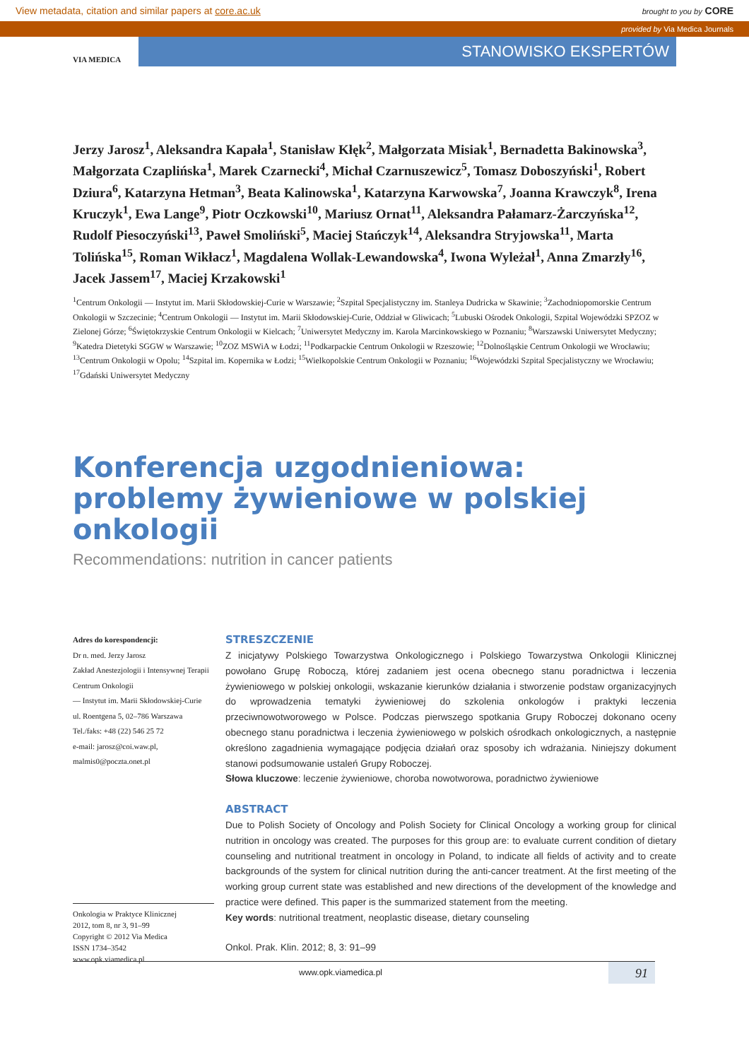View metadata, citation and similar papers at core.ac.uk brought to you by CORE
provided by Via Medica Journals
VIA MEDICA
STANOWISKO EKSPERTÓW
Jerzy Jarosz<sup>1</sup>, Aleksandra Kapała<sup>1</sup>, Stanisław Kłęk<sup>2</sup>, Małgorzata Misiak<sup>1</sup>, Bernadetta Bakinowska<sup>3</sup>, Małgorzata Czaplińska<sup>1</sup>, Marek Czarnecki<sup>4</sup>, Michał Czarnuszewicz<sup>5</sup>, Tomasz Doboszyński<sup>1</sup>, Robert Dziura<sup>6</sup>, Katarzyna Hetman<sup>3</sup>, Beata Kalinowska<sup>1</sup>, Katarzyna Karwowska<sup>7</sup>, Joanna Krawczyk<sup>8</sup>, Irena Kruczyk<sup>1</sup>, Ewa Lange<sup>9</sup>, Piotr Oczkowski<sup>10</sup>, Mariusz Ornat<sup>11</sup>, Aleksandra Pałamarz-Żarczyńska<sup>12</sup>, Rudolf Piesoczyński<sup>13</sup>, Paweł Smoliński<sup>5</sup>, Maciej Stańczyk<sup>14</sup>, Aleksandra Stryjowska<sup>11</sup>, Marta Tolińska<sup>15</sup>, Roman Wikłacz<sup>1</sup>, Magdalena Wollak-Lewandowska<sup>4</sup>, Iwona Wyleżał<sup>1</sup>, Anna Zmarzły<sup>16</sup>, Jacek Jassem<sup>17</sup>, Maciej Krzakowski<sup>1</sup>
<sup>1</sup> Centrum Onkologii — Instytut im. Marii Skłodowskiej-Curie w Warszawie; <sup>2</sup>Szpital Specjalistyczny im. Stanleya Dudricka w Skawinie; <sup>3</sup>Zachodniopomorskie Centrum Onkologii w Szczecinie; <sup>4</sup>Centrum Onkologii — Instytut im. Marii Skłodowskiej-Curie, Oddział w Gliwicach; <sup>5</sup>Lubuski Ośrodek Onkologii, Szpital Wojewódzki SPZOZ w Zielonej Górze; <sup>6</sup>Świętokrzyskie Centrum Onkologii w Kielcach; <sup>7</sup>Uniwersytet Medyczny im. Karola Marcinkowskiego w Poznaniu; <sup>8</sup>Warszawski Uniwersytet Medyczny; <sup>9</sup>Katedra Dietetyki SGGW w Warszawie; <sup>10</sup>ZOZ MSWiA w Łodzi; <sup>11</sup>Podkarpackie Centrum Onkologii w Rzeszowie; <sup>12</sup>Dolnośląskie Centrum Onkologii we Wrocławiu; <sup>13</sup>Centrum Onkologii w Opolu; <sup>14</sup>Szpital im. Kopernika w Łodzi; <sup>15</sup>Wielkopolskie Centrum Onkologii w Poznaniu; <sup>16</sup>Wojewódzki Szpital Specjalistyczny we Wrocławiu; <sup>17</sup>Gdański Uniwersytet Medyczny
Konferencja uzgodnieniowa: problemy żywieniowe w polskiej onkologii
Recommendations: nutrition in cancer patients
Adres do korespondencji:
Dr n. med. Jerzy Jarosz
Zakład Anestezjologii i Intensywnej Terapii
Centrum Onkologii
— Instytut im. Marii Skłodowskiej-Curie
ul. Roentgena 5, 02–786 Warszawa
Tel./faks: +48 (22) 546 25 72
e-mail: jarosz@coi.waw.pl,
malmis0@poczta.onet.pl
Onkologia w Praktyce Klinicznej
2012, tom 8, nr 3, 91–99
Copyright © 2012 Via Medica
ISSN 1734–3542
www.opk.viamedica.pl
STRESZCZENIE
Z inicjatywy Polskiego Towarzystwa Onkologicznego i Polskiego Towarzystwa Onkologii Klinicznej powołano Grupę Roboczą, której zadaniem jest ocena obecnego stanu poradnictwa i leczenia żywieniowego w polskiej onkologii, wskazanie kierunków działania i stworzenie podstaw organizacyjnych do wprowadzenia tematyki żywieniowej do szkolenia onkologów i praktyki leczenia przeciwnowotworowego w Polsce. Podczas pierwszego spotkania Grupy Roboczej dokonano oceny obecnego stanu poradnictwa i leczenia żywieniowego w polskich ośrodkach onkologicznych, a następnie określono zagadnienia wymagające podjęcia działań oraz sposoby ich wdrażania. Niniejszy dokument stanowi podsumowanie ustaleń Grupy Roboczej.
Słowa kluczowe: leczenie żywieniowe, choroba nowotworowa, poradnictwo żywieniowe
ABSTRACT
Due to Polish Society of Oncology and Polish Society for Clinical Oncology a working group for clinical nutrition in oncology was created. The purposes for this group are: to evaluate current condition of dietary counseling and nutritional treatment in oncology in Poland, to indicate all fields of activity and to create backgrounds of the system for clinical nutrition during the anti-cancer treatment. At the first meeting of the working group current state was established and new directions of the development of the knowledge and practice were defined. This paper is the summarized statement from the meeting.
Key words: nutritional treatment, neoplastic disease, dietary counseling
Onkol. Prak. Klin. 2012; 8, 3: 91–99
www.opk.viamedica.pl
91